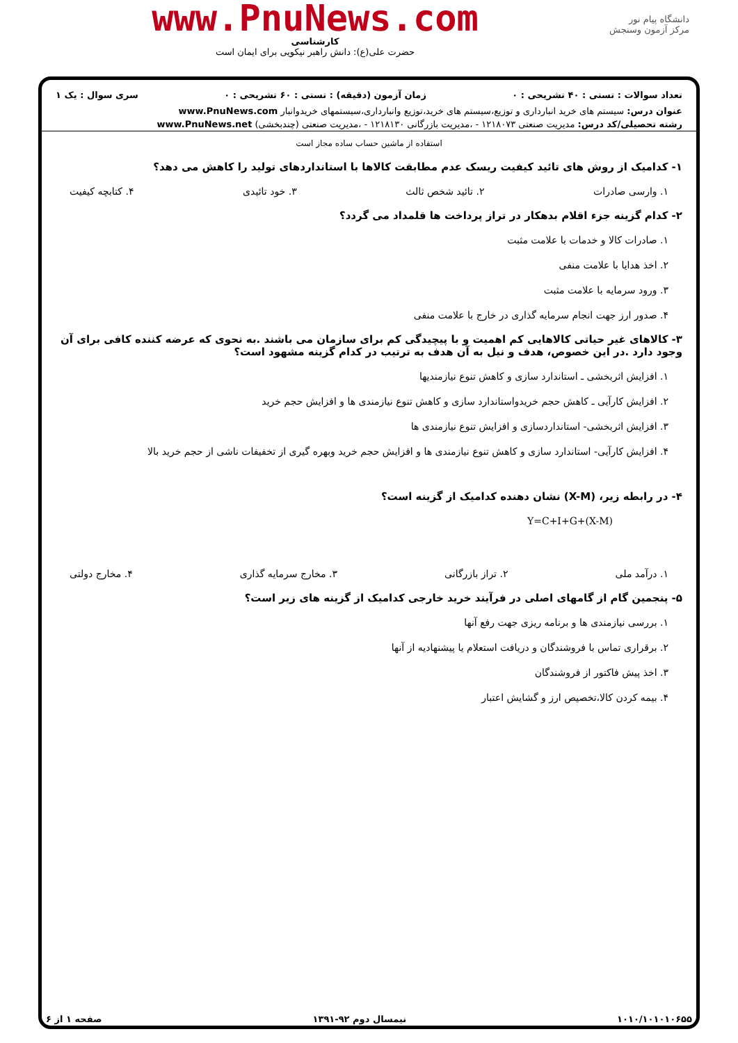دانشگاه پیام نور
مرکز آزمون وسنجش
www.PnuNews.com
کارشناسی
حضرت علی(ع): دانش راهبر نیکویی برای ایمان است
تعداد سوالات : تستی : ۴۰ تشریحی : ۰ زمان آزمون (دقیقه) : تستی : ۶۰ تشریحی : ۰ سری سوال : یک ۱
عنوان درس: سیستم های خرید انبارداری و توزیع،سیستم های خرید،توزیع وانبارداری،سیستمهای خریدوانبار www.PnuNews.com
رشته تحصیلی/کد درس: مدیریت صنعتی ۱۲۱۸۰۷۳ - ،مدیریت بازرگانی ۱۲۱۸۱۳۰ - ،مدیریت صنعتی (چندبخشی) www.PnuNews.net
استفاده از ماشین حساب ساده مجاز است
۱- کدامیک از روش های تائید کیفیت ریسک عدم مطابقت کالاها با استانداردهای تولید را کاهش می دهد؟
۱. وارسی صادرات ۲. تائید شخص ثالث ۳. خود تائیدی ۴. کتابچه کیفیت
۲- کدام گزینه جزء اقلام بدهکار در تراز پرداخت ها قلمداد می گردد؟
۱. صادرات کالا و خدمات با علامت مثبت
۲. اخذ هدایا با علامت منفی
۳. ورود سرمایه با علامت مثبت
۴. صدور ارز جهت انجام سرمایه گذاری در خارج با علامت منفی
۳- کالاهای غیر حیاتی کالاهایی کم اهمیت و با پیچیدگی کم برای سازمان می باشند .به نحوی که عرضه کننده کافی برای آن وجود دارد .در این خصوص، هدف و نیل به آن هدف به ترتیب در کدام گزینه مشهود است؟
۱. افزایش اثربخشی ـ استاندارد سازی و کاهش تنوع نیازمندیها
۲. افزایش کارآیی ـ کاهش حجم خریدواستاندارد سازی و کاهش تنوع نیازمندی ها و افزایش حجم خرید
۳. افزایش اثربخشی- استانداردسازی و افزایش تنوع نیازمندی ها
۴. افزایش کارآیی- استاندارد سازی و کاهش تنوع نیازمندی ها و افزایش حجم خرید وبهره گیری از تخفیفات ناشی از حجم خرید بالا
۴- در رابطه زیر، (X-M) نشان دهنده کدامیک از گزینه است؟
Y=C+I+G+(X-M)
۱. درآمد ملی ۲. تراز بازرگانی ۳. مخارج سرمایه گذاری ۴. مخارج دولتی
۵- پنجمین گام از گامهای اصلی در فرآیند خرید خارجی کدامیک از گزینه های زیر است؟
۱. بررسی نیازمندی ها و برنامه ریزی جهت رفع آنها
۲. برقراری تماس با فروشندگان و دریافت استعلام یا پیشنهادیه از آنها
۳. اخذ پیش فاکتور از فروشندگان
۴. بیمه کردن کالا،تخصیص ارز و گشایش اعتبار
۱۰۱۰/۱۰۱۰۱۰۶۵۵ نیمسال دوم ۹۲-۱۳۹۱ صفحه ۱ از ۶